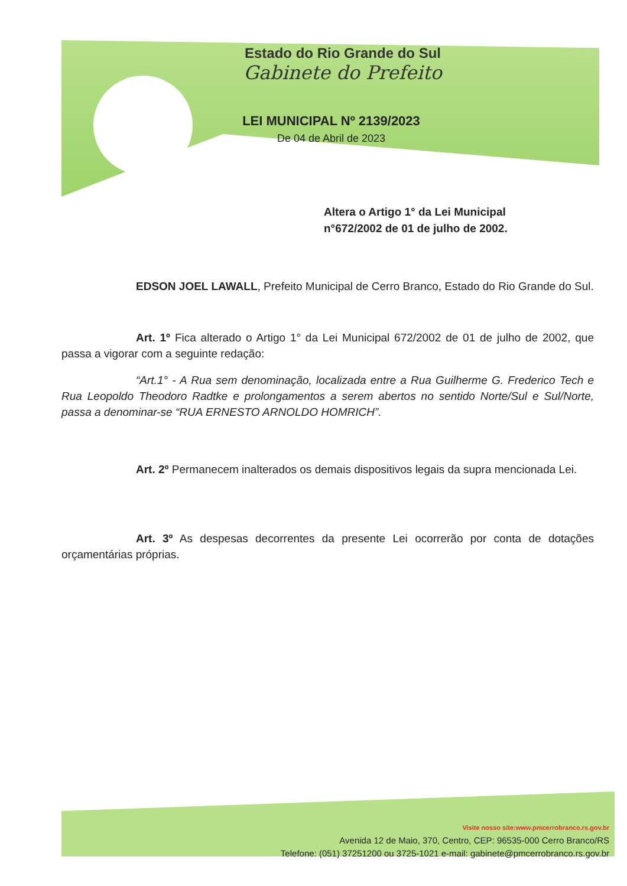Estado do Rio Grande do Sul
Gabinete do Prefeito
LEI MUNICIPAL Nº 2139/2023
De 04 de Abril de 2023
Altera o Artigo 1° da Lei Municipal
n°672/2002 de 01 de julho de 2002.
EDSON JOEL LAWALL, Prefeito Municipal de Cerro Branco, Estado do Rio Grande do Sul.
Art. 1º Fica alterado o Artigo 1° da Lei Municipal 672/2002 de 01 de julho de 2002, que passa a vigorar com a seguinte redação:
“Art.1° - A Rua sem denominação, localizada entre a Rua Guilherme G. Frederico Tech e Rua Leopoldo Theodoro Radtke e prolongamentos a serem abertos no sentido Norte/Sul e Sul/Norte, passa a denominar-se “RUA ERNESTO ARNOLDO HOMRICH”.
Art. 2º Permanecem inalterados os demais dispositivos legais da supra mencionada Lei.
Art. 3º As despesas decorrentes da presente Lei ocorrerão por conta de dotações orçamentárias próprias.
Visite nosso site:www.pmcerrobranco.rs.gov.br
Avenida 12 de Maio, 370, Centro, CEP: 96535-000 Cerro Branco/RS
Telefone: (051) 37251200 ou 3725-1021 e-mail: gabinete@pmcerrobranco.rs.gov.br